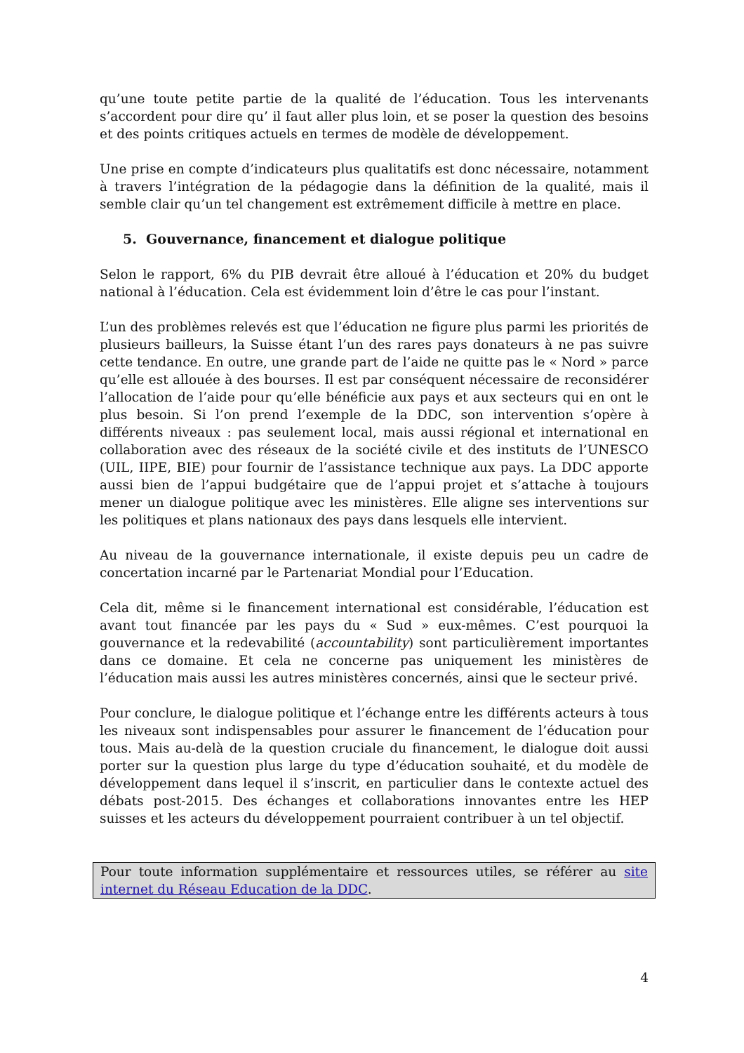qu’une toute petite partie de la qualité de l’éducation. Tous les intervenants s’accordent pour dire qu’ il faut aller plus loin, et se poser la question des besoins et des points critiques actuels en termes de modèle de développement.
Une prise en compte d’indicateurs plus qualitatifs est donc nécessaire, notamment à travers l’intégration de la pédagogie dans la définition de la qualité, mais il semble clair qu’un tel changement est extrêmement difficile à mettre en place.
5. Gouvernance, financement et dialogue politique
Selon le rapport, 6% du PIB devrait être alloué à l’éducation et 20% du budget national à l’éducation. Cela est évidemment loin d’être le cas pour l’instant.
L’un des problèmes relevés est que l’éducation ne figure plus parmi les priorités de plusieurs bailleurs, la Suisse étant l’un des rares pays donateurs à ne pas suivre cette tendance. En outre, une grande part de l’aide ne quitte pas le « Nord » parce qu’elle est allouée à des bourses. Il est par conséquent nécessaire de reconsidérer l’allocation de l’aide pour qu’elle bénéficie aux pays et aux secteurs qui en ont le plus besoin. Si l’on prend l’exemple de la DDC, son intervention s’opère à différents niveaux : pas seulement local, mais aussi régional et international en collaboration avec des réseaux de la société civile et des instituts de l’UNESCO (UIL, IIPE, BIE) pour fournir de l’assistance technique aux pays. La DDC apporte aussi bien de l’appui budgétaire que de l’appui projet et s’attache à toujours mener un dialogue politique avec les ministères. Elle aligne ses interventions sur les politiques et plans nationaux des pays dans lesquels elle intervient.
Au niveau de la gouvernance internationale, il existe depuis peu un cadre de concertation incarné par le Partenariat Mondial pour l’Education.
Cela dit, même si le financement international est considérable, l’éducation est avant tout financée par les pays du « Sud » eux-mêmes. C’est pourquoi la gouvernance et la redevabilité (accountability) sont particulièrement importantes dans ce domaine. Et cela ne concerne pas uniquement les ministères de l’éducation mais aussi les autres ministères concernés, ainsi que le secteur privé.
Pour conclure, le dialogue politique et l’échange entre les différents acteurs à tous les niveaux sont indispensables pour assurer le financement de l’éducation pour tous. Mais au-delà de la question cruciale du financement, le dialogue doit aussi porter sur la question plus large du type d’éducation souhaité, et du modèle de développement dans lequel il s’inscrit, en particulier dans le contexte actuel des débats post-2015. Des échanges et collaborations innovantes entre les HEP suisses et les acteurs du développement pourraient contribuer à un tel objectif.
Pour toute information supplémentaire et ressources utiles, se référer au site internet du Réseau Education de la DDC.
4